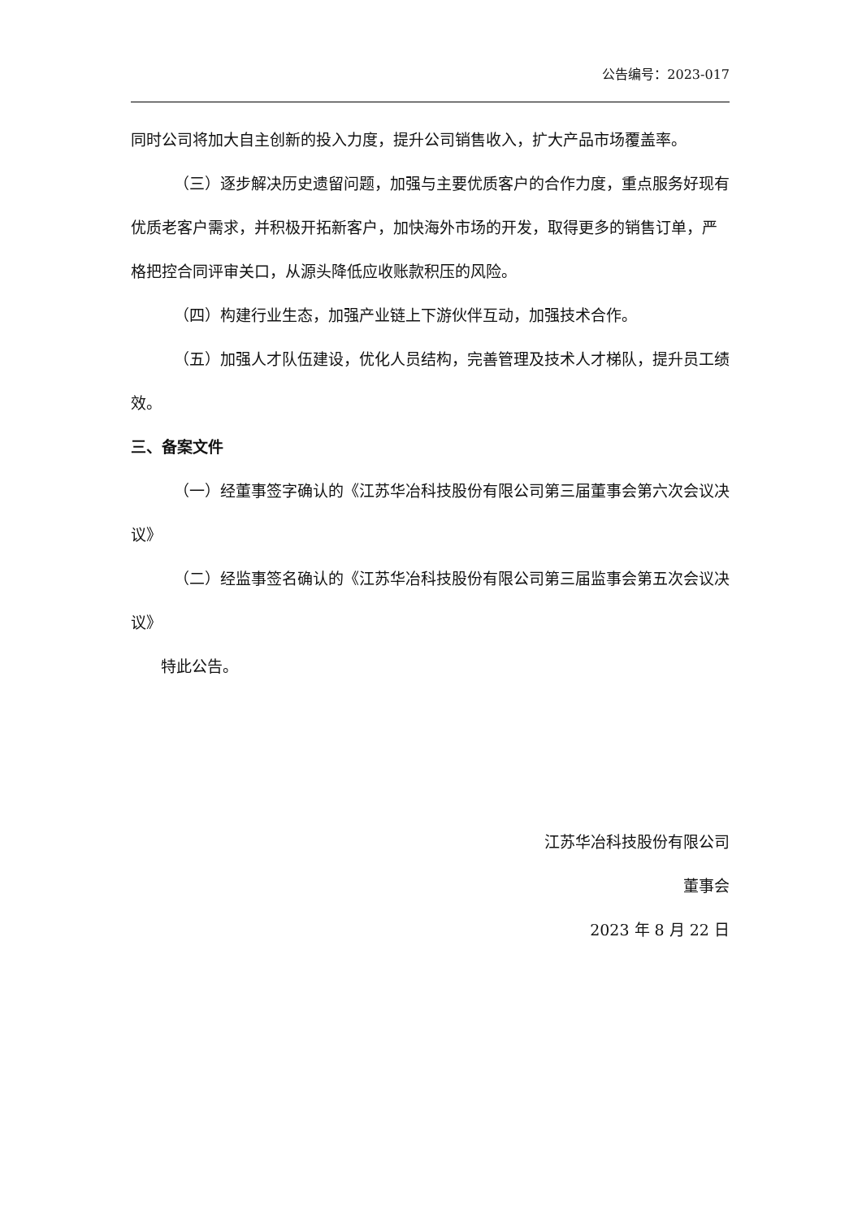公告编号：2023-017
同时公司将加大自主创新的投入力度，提升公司销售收入，扩大产品市场覆盖率。
（三）逐步解决历史遗留问题，加强与主要优质客户的合作力度，重点服务好现有优质老客户需求，并积极开拓新客户，加快海外市场的开发，取得更多的销售订单，严格把控合同评审关口，从源头降低应收账款积压的风险。
（四）构建行业生态，加强产业链上下游伙伴互动，加强技术合作。
（五）加强人才队伍建设，优化人员结构，完善管理及技术人才梯队，提升员工绩效。
三、备案文件
（一）经董事签字确认的《江苏华冶科技股份有限公司第三届董事会第六次会议决议》
（二）经监事签名确认的《江苏华冶科技股份有限公司第三届监事会第五次会议决议》
特此公告。
江苏华冶科技股份有限公司
董事会
2023 年 8 月 22 日